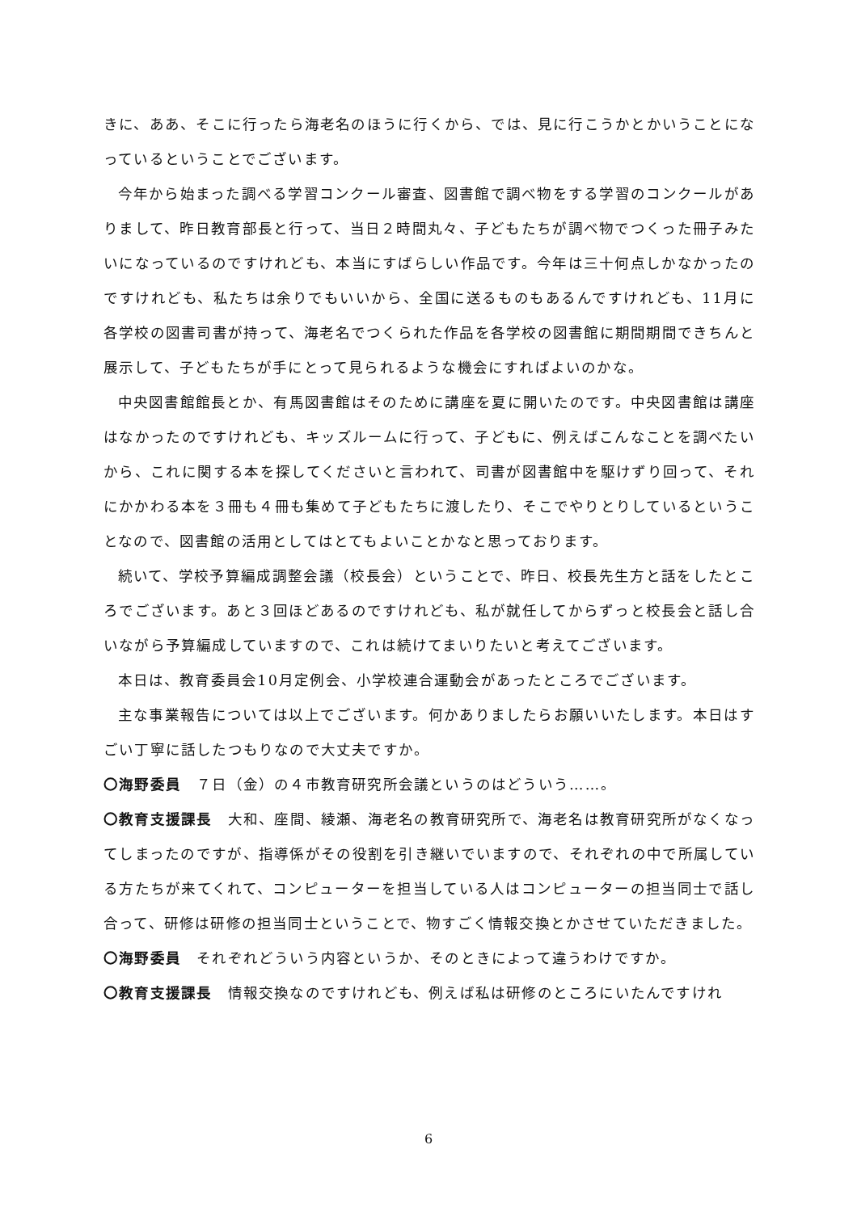きに、ああ、そこに行ったら海老名のほうに行くから、では、見に行こうかとかいうことになっているということでございます。
今年から始まった調べる学習コンクール審査、図書館で調べ物をする学習のコンクールがありまして、昨日教育部長と行って、当日２時間丸々、子どもたちが調べ物でつくった冊子みたいになっているのですけれども、本当にすばらしい作品です。今年は三十何点しかなかったのですけれども、私たちは余りでもいいから、全国に送るものもあるんですけれども、11月に各学校の図書司書が持って、海老名でつくられた作品を各学校の図書館に期間期間できちんと展示して、子どもたちが手にとって見られるような機会にすればよいのかな。
中央図書館館長とか、有馬図書館はそのために講座を夏に開いたのです。中央図書館は講座はなかったのですけれども、キッズルームに行って、子どもに、例えばこんなことを調べたいから、これに関する本を探してくださいと言われて、司書が図書館中を駆けずり回って、それにかかわる本を３冊も４冊も集めて子どもたちに渡したり、そこでやりとりしているということなので、図書館の活用としてはとてもよいことかなと思っております。
続いて、学校予算編成調整会議（校長会）ということで、昨日、校長先生方と話をしたところでございます。あと３回ほどあるのですけれども、私が就任してからずっと校長会と話し合いながら予算編成していますので、これは続けてまいりたいと考えてございます。
本日は、教育委員会10月定例会、小学校連合運動会があったところでございます。
主な事業報告については以上でございます。何かありましたらお願いいたします。本日はすごい丁寧に話したつもりなので大丈夫ですか。
〇海野委員　７日（金）の４市教育研究所会議というのはどういう……。
〇教育支援課長　大和、座間、綾瀬、海老名の教育研究所で、海老名は教育研究所がなくなってしまったのですが、指導係がその役割を引き継いでいますので、それぞれの中で所属している方たちが来てくれて、コンピューターを担当している人はコンピューターの担当同士で話し合って、研修は研修の担当同士ということで、物すごく情報交換とかさせていただきました。
〇海野委員　それぞれどういう内容というか、そのときによって違うわけですか。
〇教育支援課長　情報交換なのですけれども、例えば私は研修のところにいたんですけれ
6